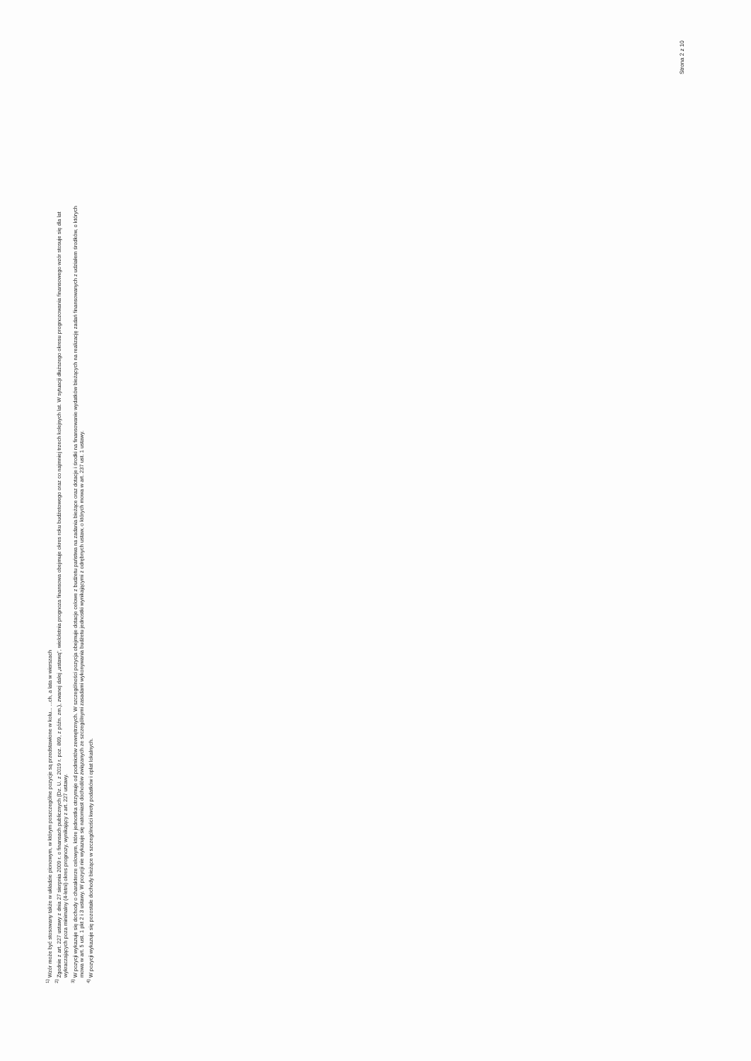<sup>1)</sup> Wzór może być stosowany także w układzie pionowym, w którym poszczególne pozycje są przedstawione w kolu... ...ch, a lata w wierszach
<sup>2)</sup> Zgodnie z art. 227 ustawy z dnia 27 sierpnia 2009 r. o finansach publicznych (Dz. U. z 2019 r. poz. 869, z późn. zm.), zwanej dalej „ustawą", wieloletnia prognoza finansowa obejmuje okres roku budżetowego oraz co najmniej trzech kolejnych lat. W sytuacji dłuższego okresu prognozowania finansowego wzór stosuje się dla lat
wykraczających poza minimalny (4-letni) okres prognozy, wynikający z art. 227 ustawy.
<sup>3)</sup> W pozycji wykazuje się dochody o charakterze celowym, które jednostka otrzymuje od podmiotów zewnętrznych. W szczególności pozycja obejmuje dotacje celowe z budżetu państwa na zadania bieżące oraz dotacje i środki na finansowanie wydatków bieżących na realizację zadań finansowanych z udziałem środków, o których
mowa w art. 5 ust. 1 pkt 2 i 3 ustawy. W pozycji nie wykazuje się natomiast dochodów związanych ze szczególnymi zasadami wykonywania budżetu jednostki wynikającymi z odrębnych ustaw, o których mowa w art. 237 ust. 1 ustawy.
<sup>4)</sup> W pozycji wykazuje się pozostałe dochody bieżące w szczególności kwoty podatków i opłat lokalnych.
Strona 2 z 10